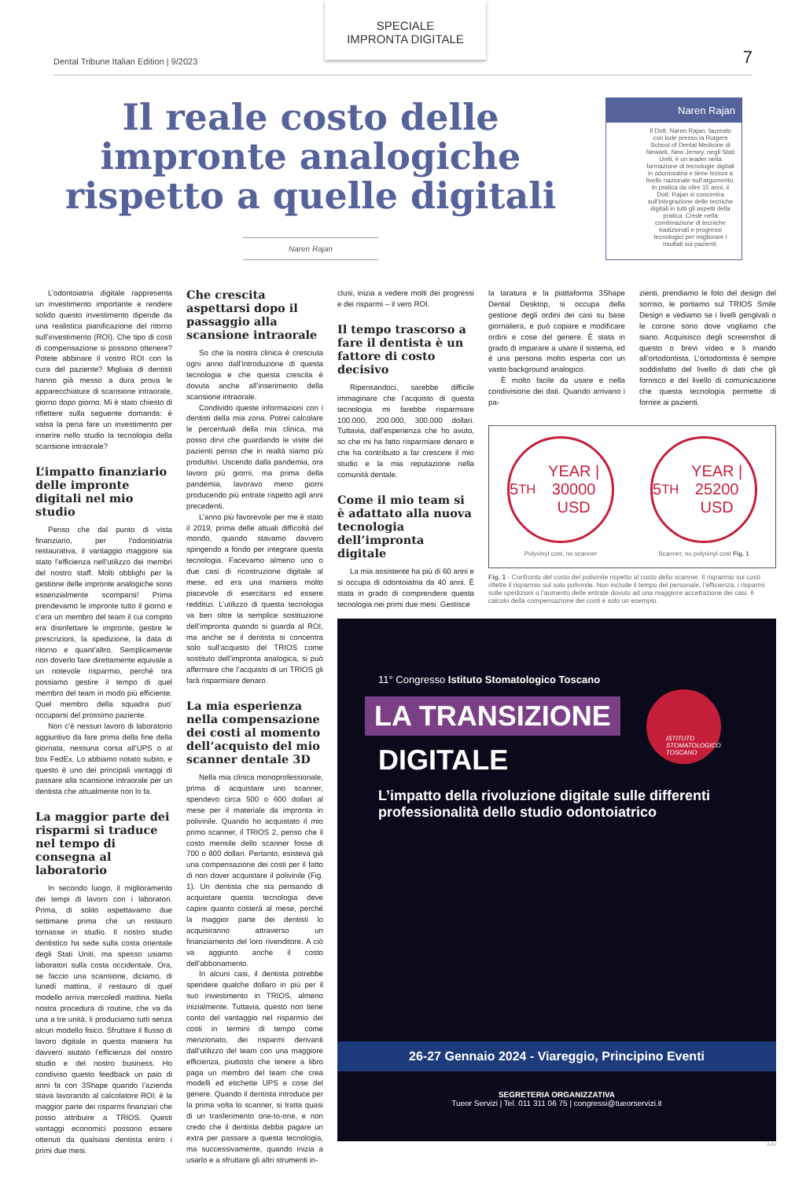SPECIALE
IMPRONTA DIGITALE
Dental Tribune Italian Edition | 9/2023
7
Il reale costo delle impronte analogiche rispetto a quelle digitali
Naren Rajan
Naren Rajan
Il Dott. Naren Rajan, laureato con lode presso la Rutgers School of Dental Medicine di Newark, New Jersey, negli Stati Uniti, è un leader nella formazione di tecnologie digitali in odontoiatria e tiene lezioni a livello nazionale sull’argomento. In pratica da oltre 15 anni, il Dott. Rajan si concentra sull’integrazione delle tecniche digitali in tutti gli aspetti della pratica. Crede nella combinazione di tecniche tradizionali e progressi tecnologici per migliorare i risultati sui pazienti.
L’odontoiatria digitale rappresenta un investimento importante e rendere solido questo investimento dipende da una realistica pianificazione del ritorno sull’investimento (ROI). Che tipo di costi di compensazione si possono ottenere? Potete abbinare il vostro ROI con la cura del paziente? Migliaia di dentisti hanno già messo a dura prova le apparecchiature di scansione intraorale, giorno dopo giorno. Mi è stato chiesto di riflettere sulla seguente domanda: è valsa la pena fare un investimento per inserire nello studio la tecnologia della scansione intraorale?
L’impatto finanziario delle impronte digitali nel mio studio
Penso che dal punto di vista finanziario, per l’odontoiatria restaurativa, il vantaggio maggiore sia stato l’efficienza nell’utilizzo dei membri del nostro staff. Molti obblighi per la gestione delle impronte analogiche sono essenzialmente scomparsi! Prima prendevamo le impronte tutto il giorno e c’era un membro del team il cui compito era disinfettare le impronte, gestire le prescrizioni, la spedizione, la data di ritorno e quant’altro. Semplicemente non doverlo fare direttamente equivale a un notevole risparmio, perché ora possiamo gestire il tempo di quel membro del team in modo più efficiente. Quel membro della squadra puo’ occuparsi del prossimo paziente.
Non c’è nessun lavoro di laboratorio aggiuntivo da fare prima della fine della giornata, nessuna corsa all’UPS o al box FedEx. Lo abbiamo notato subito, e questo è uno dei principali vantaggi di passare alla scansione intraorale per un dentista che attualmente non lo fa.
La maggior parte dei risparmi si traduce nel tempo di consegna al laboratorio
In secondo luogo, il miglioramento dei tempi di lavoro con i laboratori. Prima, di solito aspettavamo due settimane prima che un restauro tornasse in studio. Il nostro studio dentistico ha sede sulla costa orientale degli Stati Uniti, ma spesso usiamo laboratori sulla costa occidentale. Ora, se faccio una scansione, diciamo, di lunedì mattina, il restauro di quel modello arriva mercoledì mattina. Nella nostra procedura di routine, che va da una a tre unità, li produciamo tutti senza alcun modello fisico. Sfruttare il flusso di lavoro digitale in questa maniera ha davvero aiutato l’efficienza del nostro studio e del nostro business. Ho condiviso questo feedback un paio di anni fa con 3Shape quando l’azienda stava lavorando al calcolatore ROI: è la maggior parte dei risparmi finanziari che posso attribuire a TRIOS. Questi vantaggi economici possono essere ottenuti da qualsiasi dentista entro i primi due mesi.
Che crescita aspettarsi dopo il passaggio alla scansione intraorale
So che la nostra clinica è cresciuta ogni anno dall’introduzione di questa tecnologia e che questa crescita è dovuta anche all’inserimento della scansione intraorale.
Condivido queste informazioni con i dentisti della mia zona. Potrei calcolare le percentuali della mia clinica, ma posso dirvi che guardando le visite dei pazienti penso che in realtà siamo più produttivi. Uscendo dalla pandemia, ora lavoro più giorni, ma prima della pandemia, lavoravo meno giorni producendo più entrate rispetto agli anni precedenti.
L’anno più favorevole per me è stato il 2019, prima delle attuali difficoltà del mondo, quando stavamo davvero spingendo a fondo per integrare questa tecnologia. Facevamo almeno uno o due casi di ricostruzione digitale al mese, ed era una maniera molto piacevole di esercitarsi ed essere redditizi. L’utilizzo di questa tecnologia va ben oltre la semplice sostituzione dell’impronta quando si guarda al ROI, ma anche se il dentista si concentra solo sull’acquisto del TRIOS come sostituto dell’impronta analogica, si può affermare che l’acquisto di un TRIOS gli farà risparmiare denaro.
La mia esperienza nella compensazione dei costi al momento dell’acquisto del mio scanner dentale 3D
Nella mia clinica monoprofessionale, prima di acquistare uno scanner, spendevo circa 500 o 600 dollari al mese per il materiale da impronta in polivinile. Quando ho acquistato il mio primo scanner, il TRIOS 2, penso che il costo mensile dello scanner fosse di 700 o 800 dollari. Pertanto, esisteva già una compensazione dei costi per il fatto di non dover acquistare il polivinile (Fig. 1). Un dentista che sta pensando di acquistare questa tecnologia deve capire quanto costerà al mese, perché la maggior parte dei dentisti lo acquisiranno attraverso un finanziamento del loro rivenditore. A ciò va aggiunto anche il costo dell’abbonamento.
In alcuni casi, il dentista potrebbe spendere qualche dollaro in più per il suo investimento in TRIOS, almeno inizialmente. Tuttavia, questo non tiene conto del vantaggio nel risparmio dei costi in termini di tempo come menzionato, dei risparmi derivanti dall’utilizzo del team con una maggiore efficienza, piuttosto che tenere a libro paga un membro del team che crea modelli ed etichette UPS e cose del genere. Quando il dentista introduce per la prima volta lo scanner, si tratta quasi di un trasferimento one-to-one, e non credo che il dentista debba pagare un extra per passare a questa tecnologia, ma successivamente, quando inizia a usarlo e a sfruttare gli altri strumenti in-
clusi, inizia a vedere molti dei progressi e dei risparmi – il vero ROI.
Il tempo trascorso a fare il dentista è un fattore di costo decisivo
Ripensandoci, sarebbe difficile immaginare che l’acquisto di questa tecnologia mi farebbe risparmiare 100.000, 200.000, 300.000 dollari. Tuttavia, dall’esperienza che ho avuto, so che mi ha fatto risparmiare denaro e che ha contribuito a far crescere il mio studio e la mia reputazione nella comunità dentale.
Come il mio team si è adattato alla nuova tecnologia dell’impronta digitale
La mia assistente ha più di 60 anni e si occupa di odontoiatria da 40 anni. È stata in grado di comprendere questa tecnologia nei primi due mesi. Gestisce
la taratura e la piattaforma 3Shape Dental Desktop, si occupa della gestione degli ordini dei casi su base giornaliera, e può copiare e modificare ordini e cose del genere. È stata in grado di imparare a usare il sistema, ed è una persona molto esperta con un vasto background analogico.
È molto facile da usare e nella condivisione dei dati. Quando arrivano i pa-
zienti, prendiamo le foto del design del sorriso, le portiamo sul TRIOS Smile Design e vediamo se i livelli gengivali o le corone sono dove vogliamo che siano. Acquisisco degli screenshot di questo o brevi video e li mando all’ortodontista. L’ortodontista è sempre soddisfatto del livello di dati che gli fornisco e del livello di comunicazione che questa tecnologia permette di fornire ai pazienti.
5<sup>TH</sup> YEAR | 30000 USD
Polyvinyl cost, no scanner
5<sup>TH</sup> YEAR | 25200 USD
Scanner, no polyvinyl cost Fig. 1
Fig. 1 - Confronto del costo del polivinile rispetto al costo dello scanner. Il risparmio sui costi riflette il risparmio sul solo polivinile. Non include il tempo del personale, l’efficienza, i risparmi sulle spedizioni o l’aumento delle entrate dovuto ad una maggiore accettazione dei casi. Il calcolo della compensazione dei costi è solo un esempio.
11° Congresso Istituto Stomatologico Toscano
LA TRANSIZIONE
DIGITALE
L’impatto della rivoluzione digitale sulle differenti professionalità dello studio odontoiatrico
ISTITUTO STOMATOLOGICO TOSCANO
26-27 Gennaio 2024 - Viareggio, Principino Eventi
SEGRETERIA ORGANIZZATIVA
Tueor Servizi | Tel. 011 311 06 75 | congressi@tueorservizi.it
Adv